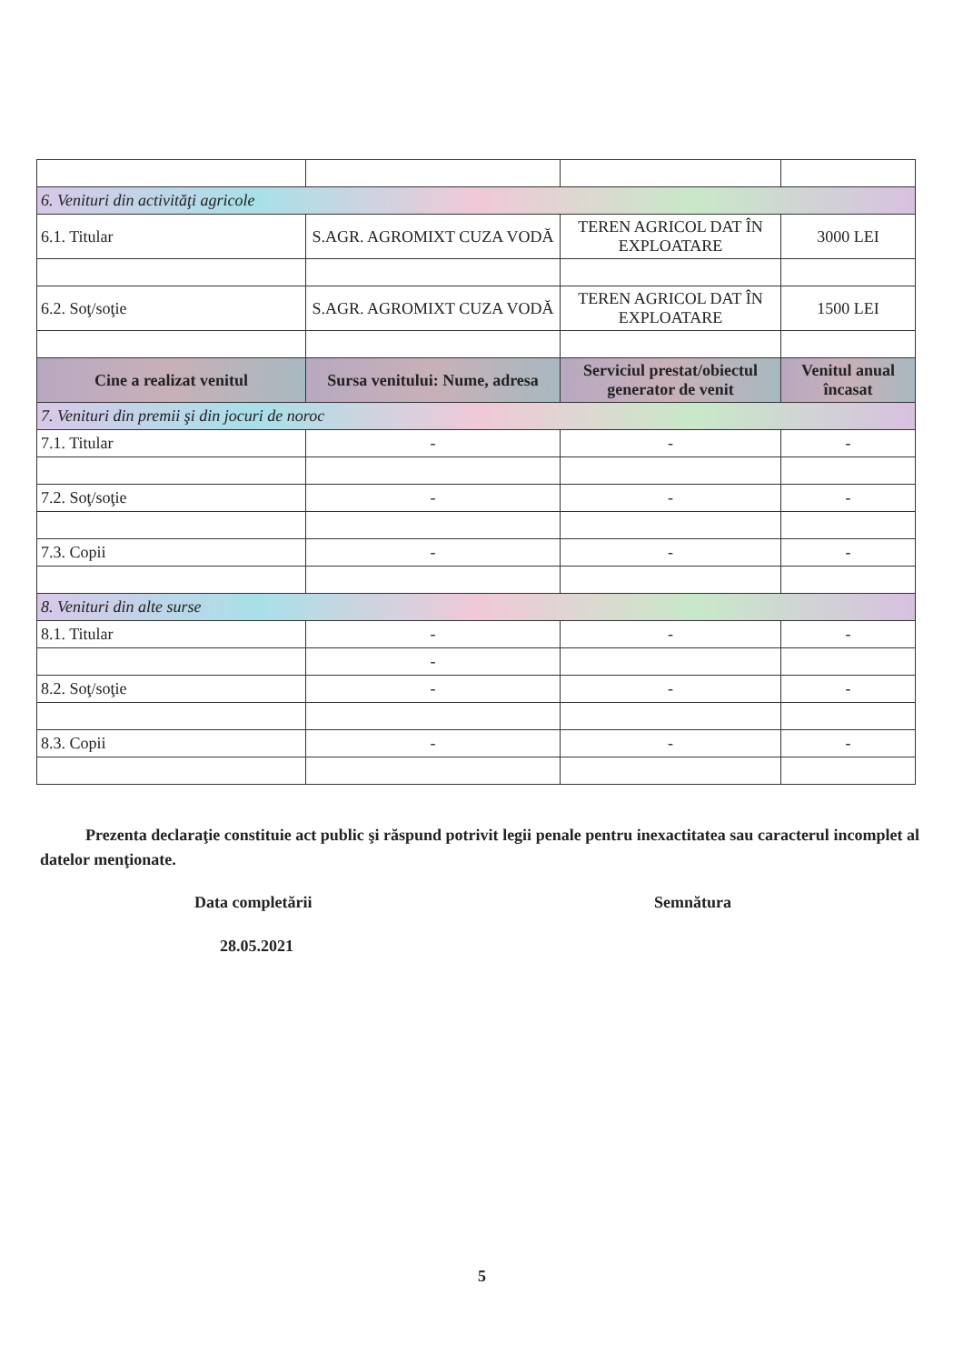| 6. Venituri din activităţi agricole | | | |
| 6.1. Titular | S.AGR. AGROMIXT CUZA VODĂ | TEREN AGRICOL DAT ÎN EXPLOATARE | 3000 LEI |
| 6.2. Soţ/soţie | S.AGR. AGROMIXT CUZA VODĂ | TEREN AGRICOL DAT ÎN EXPLOATARE | 1500 LEI |
| Cine a realizat venitul | Sursa venitului: Nume, adresa | Serviciul prestat/obiectul generator de venit | Venitul anual încasat |
| 7. Venituri din premii şi din jocuri de noroc | | | |
| 7.1. Titular | - | - | - |
| 7.2. Soţ/soţie | - | - | - |
| 7.3. Copii | - | - | - |
| 8. Venituri din alte surse | | | |
| 8.1. Titular | - | - | - |
| | - | | |
| 8.2. Soţ/soţie | - | - | - |
| 8.3. Copii | - | - | - |
Prezenta declaraţie constituie act public şi răspund potrivit legii penale pentru inexactitatea sau caracterul incomplet al datelor menţionate.
Data completării Semnătura
28.05.2021
5